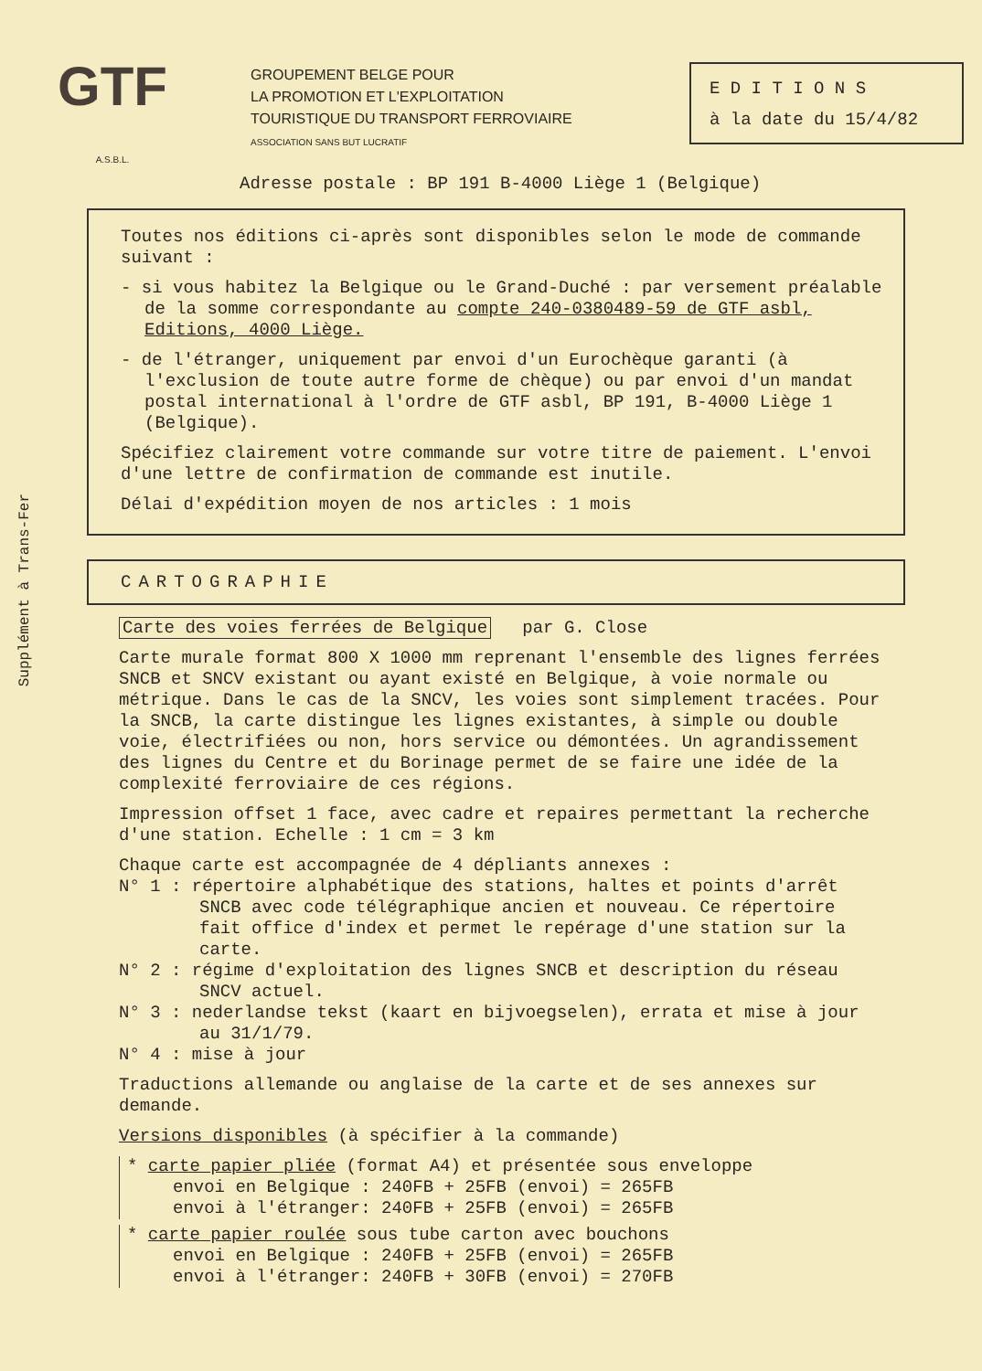Supplément à Trans-Fer
GTF
A.S.B.L.
GROUPEMENT BELGE POUR
LA PROMOTION ET L'EXPLOITATION
TOURISTIQUE DU TRANSPORT FERROVIAIRE
ASSOCIATION SANS BUT LUCRATIF
E D I T I O N S
à la date du 15/4/82
Adresse postale : BP 191 B-4000 Liège 1 (Belgique)
Toutes nos éditions ci-après sont disponibles selon le mode de commande suivant :
- si vous habitez la Belgique ou le Grand-Duché : par versement préalable de la somme correspondante au compte 240-0380489-59 de GTF asbl, Editions, 4000 Liège.
- de l'étranger, uniquement par envoi d'un Eurochèque garanti (à l'exclusion de toute autre forme de chèque) ou par envoi d'un mandat postal international à l'ordre de GTF asbl, BP 191, B-4000 Liège 1 (Belgique).
Spécifiez clairement votre commande sur votre titre de paiement. L'envoi d'une lettre de confirmation de commande est inutile.
Délai d'expédition moyen de nos articles : 1 mois
CARTOGRAPHIE
Carte des voies ferrées de Belgique par G. Close
Carte murale format 800 X 1000 mm reprenant l'ensemble des lignes ferrées SNCB et SNCV existant ou ayant existé en Belgique, à voie normale ou métrique. Dans le cas de la SNCV, les voies sont simplement tracées. Pour la SNCB, la carte distingue les lignes existantes, à simple ou double voie, électrifiées ou non, hors service ou démontées. Un agrandissement des lignes du Centre et du Borinage permet de se faire une idée de la complexité ferroviaire de ces régions.
Impression offset 1 face, avec cadre et repaires permettant la recherche d'une station. Echelle : 1 cm = 3 km
Chaque carte est accompagnée de 4 dépliants annexes :
N° 1 : répertoire alphabétique des stations, haltes et points d'arrêt SNCB avec code télégraphique ancien et nouveau. Ce répertoire fait office d'index et permet le repérage d'une station sur la carte.
N° 2 : régime d'exploitation des lignes SNCB et description du réseau SNCV actuel.
N° 3 : nederlandse tekst (kaart en bijvoegselen), errata et mise à jour au 31/1/79.
N° 4 : mise à jour
Traductions allemande ou anglaise de la carte et de ses annexes sur demande.
Versions disponibles (à spécifier à la commande)
* carte papier pliée (format A4) et présentée sous enveloppe
envoi en Belgique : 240FB + 25FB (envoi) = 265FB
envoi à l'étranger: 240FB + 25FB (envoi) = 265FB
* carte papier roulée sous tube carton avec bouchons
envoi en Belgique : 240FB + 25FB (envoi) = 265FB
envoi à l'étranger: 240FB + 30FB (envoi) = 270FB